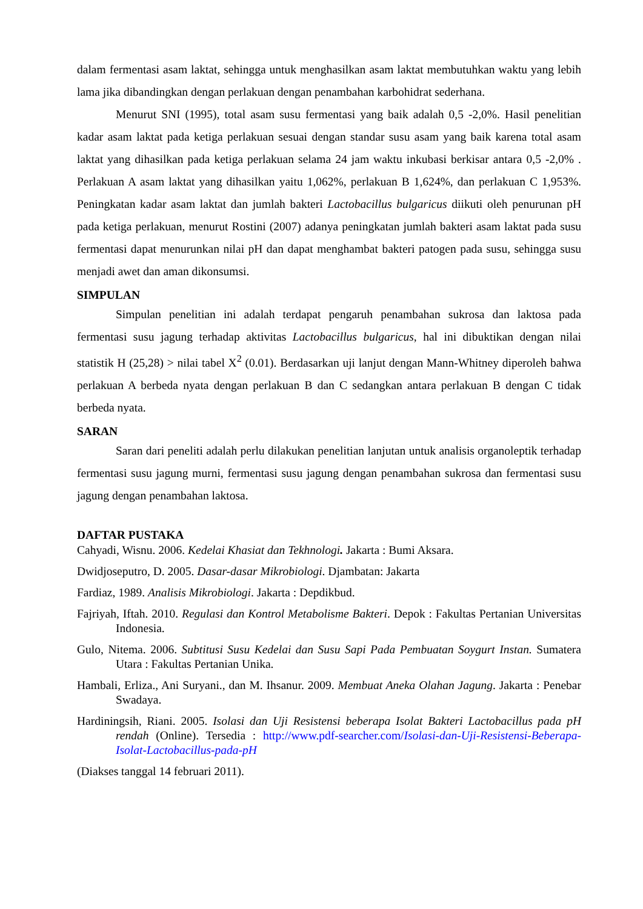dalam fermentasi asam laktat, sehingga untuk menghasilkan asam laktat membutuhkan waktu yang lebih lama jika dibandingkan dengan perlakuan dengan penambahan karbohidrat sederhana.
Menurut SNI (1995), total asam susu fermentasi yang baik adalah 0,5 -2,0%. Hasil penelitian kadar asam laktat pada ketiga perlakuan sesuai dengan standar susu asam yang baik karena total asam laktat yang dihasilkan pada ketiga perlakuan selama 24 jam waktu inkubasi berkisar antara 0,5 -2,0% . Perlakuan A asam laktat yang dihasilkan yaitu 1,062%, perlakuan B 1,624%, dan perlakuan C 1,953%. Peningkatan kadar asam laktat dan jumlah bakteri Lactobacillus bulgaricus diikuti oleh penurunan pH pada ketiga perlakuan, menurut Rostini (2007) adanya peningkatan jumlah bakteri asam laktat pada susu fermentasi dapat menurunkan nilai pH dan dapat menghambat bakteri patogen pada susu, sehingga susu menjadi awet dan aman dikonsumsi.
SIMPULAN
Simpulan penelitian ini adalah terdapat pengaruh penambahan sukrosa dan laktosa pada fermentasi susu jagung terhadap aktivitas Lactobacillus bulgaricus, hal ini dibuktikan dengan nilai statistik H (25,28) > nilai tabel X<sup>2</sup> (0.01). Berdasarkan uji lanjut dengan Mann-Whitney diperoleh bahwa perlakuan A berbeda nyata dengan perlakuan B dan C sedangkan antara perlakuan B dengan C tidak berbeda nyata.
SARAN
Saran dari peneliti adalah perlu dilakukan penelitian lanjutan untuk analisis organoleptik terhadap fermentasi susu jagung murni, fermentasi susu jagung dengan penambahan sukrosa dan fermentasi susu jagung dengan penambahan laktosa.
DAFTAR PUSTAKA
Cahyadi, Wisnu. 2006. Kedelai Khasiat dan Tekhnologi. Jakarta : Bumi Aksara.
Dwidjoseputro, D. 2005. Dasar-dasar Mikrobiologi. Djambatan: Jakarta
Fardiaz, 1989. Analisis Mikrobiologi. Jakarta : Depdikbud.
Fajriyah, Iftah. 2010. Regulasi dan Kontrol Metabolisme Bakteri. Depok : Fakultas Pertanian Universitas Indonesia.
Gulo, Nitema. 2006. Subtitusi Susu Kedelai dan Susu Sapi Pada Pembuatan Soygurt Instan. Sumatera Utara : Fakultas Pertanian Unika.
Hambali, Erliza., Ani Suryani., dan M. Ihsanur. 2009. Membuat Aneka Olahan Jagung. Jakarta : Penebar Swadaya.
Hardiningsih, Riani. 2005. Isolasi dan Uji Resistensi beberapa Isolat Bakteri Lactobacillus pada pH rendah (Online). Tersedia : http://www.pdf-searcher.com/Isolasi-dan-Uji-Resistensi-Beberapa-Isolat-Lactobacillus-pada-pH
(Diakses tanggal 14 februari 2011).